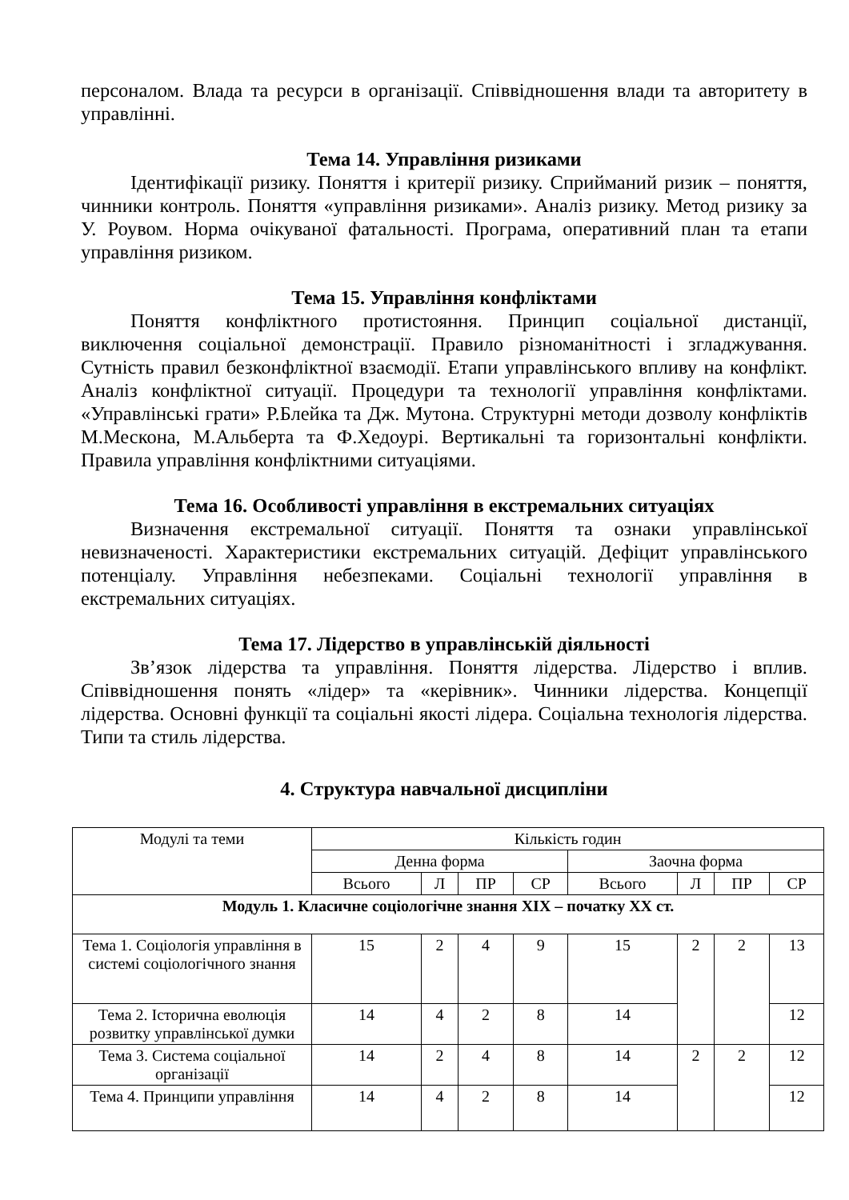персоналом. Влада та ресурси в організації. Співвідношення влади та авторитету в управлінні.
Тема 14. Управління ризиками
Ідентифікації ризику. Поняття і критерії ризику. Сприйманий ризик – поняття, чинники контроль. Поняття «управління ризиками». Аналіз ризику. Метод ризику за У. Роувом. Норма очікуваної фатальності. Програма, оперативний план та етапи управління ризиком.
Тема 15. Управління конфліктами
Поняття конфліктного протистояння. Принцип соціальної дистанції, виключення соціальної демонстрації. Правило різноманітності і згладжування. Сутність правил безконфліктної взаємодії. Етапи управлінського впливу на конфлікт. Аналіз конфліктної ситуації. Процедури та технології управління конфліктами. «Управлінські грати» Р.Блейка та Дж. Мутона. Структурні методи дозволу конфліктів М.Мескона, М.Альберта та Ф.Хедоурі. Вертикальні та горизонтальні конфлікти. Правила управління конфліктними ситуаціями.
Тема 16. Особливості управління в екстремальних ситуаціях
Визначення екстремальної ситуації. Поняття та ознаки управлінської невизначеності. Характеристики екстремальних ситуацій. Дефіцит управлінського потенціалу. Управління небезпеками. Соціальні технології управління в екстремальних ситуаціях.
Тема 17. Лідерство в управлінській діяльності
Зв’язок лідерства та управління. Поняття лідерства. Лідерство і вплив. Співвідношення понять «лідер» та «керівник». Чинники лідерства. Концепції лідерства. Основні функції та соціальні якості лідера. Соціальна технологія лідерства. Типи та стиль лідерства.
4. Структура навчальної дисципліни
| Модулі та теми | Кількість годин | | | | | | | |
| --- | --- | --- | --- | --- | --- | --- | --- | --- |
| | Денна форма | | | | Заочна форма | | | |
| | Всього | Л | ПР | СР | Всього | Л | ПР | СР |
| Модуль 1. Класичне соціологічне знання XIX – початку XX ст. | | | | | | | | |
| Тема 1. Соціологія управління в системі соціологічного знання | 15 | 2 | 4 | 9 | 15 | 2 | 2 | 13 |
| Тема 2. Історична еволюція розвитку управлінської думки | 14 | 4 | 2 | 8 | 14 | | | 12 |
| Тема 3. Система соціальної організації | 14 | 2 | 4 | 8 | 14 | 2 | 2 | 12 |
| Тема 4. Принципи управління | 14 | 4 | 2 | 8 | 14 | | | 12 |